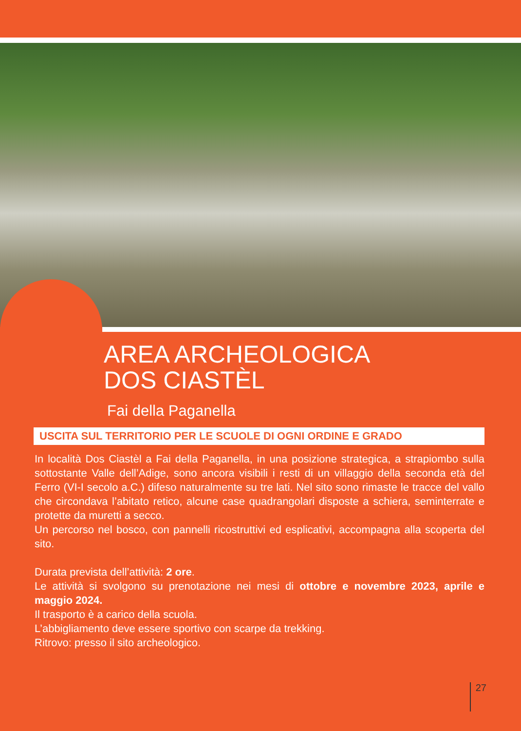AREA ARCHEOLOGICA
DOS CIASTÈL
Fai della Paganella
USCITA SUL TERRITORIO PER LE SCUOLE DI OGNI ORDINE E GRADO
In località Dos Ciastèl a Fai della Paganella, in una posizione strategica, a strapiombo sulla sottostante Valle dell’Adige, sono ancora visibili i resti di un villaggio della seconda età del Ferro (VI-I secolo a.C.) difeso naturalmente su tre lati. Nel sito sono rimaste le tracce del vallo che circondava l’abitato retico, alcune case quadrangolari disposte a schiera, seminterrate e protette da muretti a secco.
Un percorso nel bosco, con pannelli ricostruttivi ed esplicativi, accompagna alla scoperta del sito.
Durata prevista dell’attività: 2 ore.
Le attività si svolgono su prenotazione nei mesi di ottobre e novembre 2023, aprile e maggio 2024.
Il trasporto è a carico della scuola.
L’abbigliamento deve essere sportivo con scarpe da trekking.
Ritrovo: presso il sito archeologico.
27